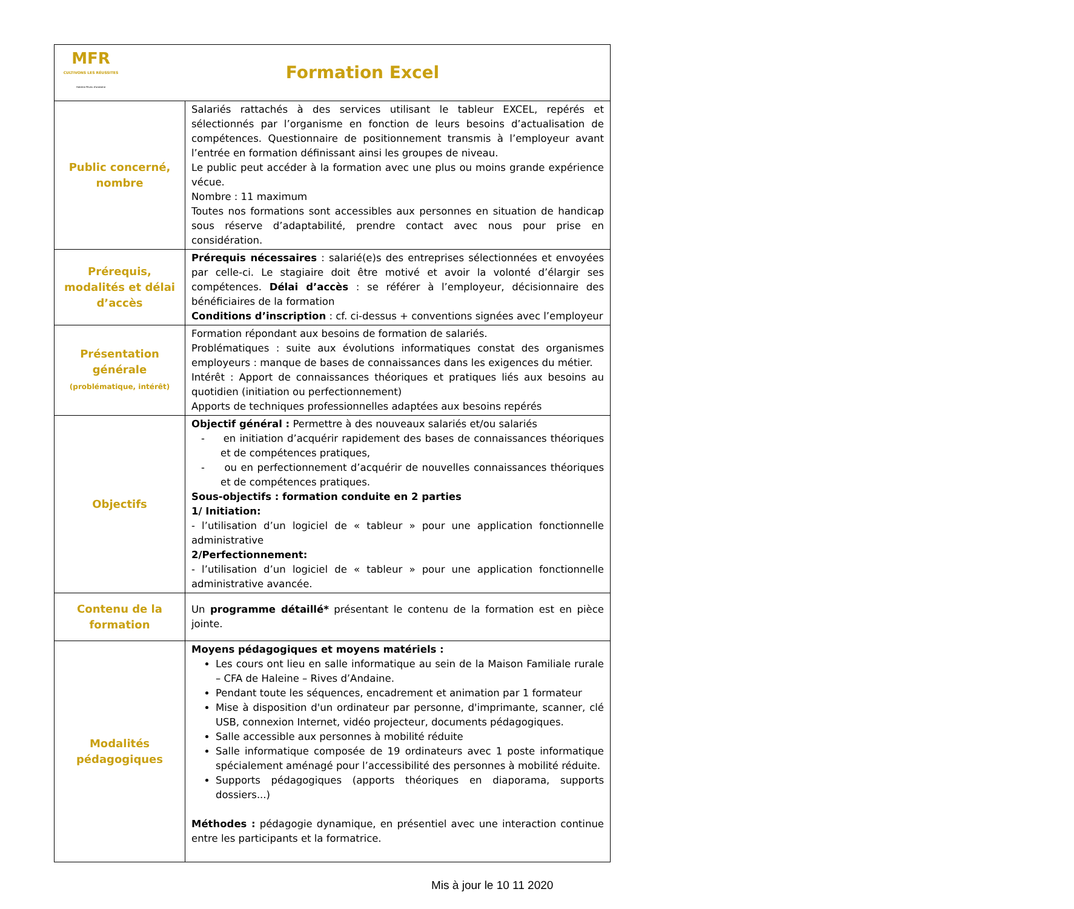| MFR CULTIVONS LES RÉUSSITES Haleine Rives d'andaine Formation Excel | |
| Public concerné, nombre | Salariés rattachés à des services utilisant le tableur EXCEL, repérés et sélectionnés par l’organisme en fonction de leurs besoins d’actualisation de compétences. Questionnaire de positionnement transmis à l’employeur avant l’entrée en formation définissant ainsi les groupes de niveau. Le public peut accéder à la formation avec une plus ou moins grande expérience vécue. Nombre : 11 maximum Toutes nos formations sont accessibles aux personnes en situation de handicap sous réserve d’adaptabilité, prendre contact avec nous pour prise en considération. |
| Prérequis, modalités et délai d’accès | Prérequis nécessaires : salarié(e)s des entreprises sélectionnées et envoyées par celle-ci. Le stagiaire doit être motivé et avoir la volonté d’élargir ses compétences. Délai d’accès : se référer à l’employeur, décisionnaire des bénéficiaires de la formation Conditions d’inscription : cf. ci-dessus + conventions signées avec l’employeur |
| Présentation générale (problématique, intérêt) | Formation répondant aux besoins de formation de salariés. Problématiques : suite aux évolutions informatiques constat des organismes employeurs : manque de bases de connaissances dans les exigences du métier. Intérêt : Apport de connaissances théoriques et pratiques liés aux besoins au quotidien (initiation ou perfectionnement) Apports de techniques professionnelles adaptées aux besoins repérés |
| Objectifs | Objectif général : Permettre à des nouveaux salariés et/ou salariés - en initiation d’acquérir rapidement des bases de connaissances théoriques et de compétences pratiques, - ou en perfectionnement d’acquérir de nouvelles connaissances théoriques et de compétences pratiques. Sous-objectifs : formation conduite en 2 parties 1/ Initiation: - l’utilisation d’un logiciel de « tableur » pour une application fonctionnelle administrative 2/Perfectionnement: - l’utilisation d’un logiciel de « tableur » pour une application fonctionnelle administrative avancée. |
| Contenu de la formation | Un programme détaillé* présentant le contenu de la formation est en pièce jointe. |
| Modalités pédagogiques | Moyens pédagogiques et moyens matériels : Les cours ont lieu en salle informatique au sein de la Maison Familiale rurale – CFA de Haleine – Rives d’Andaine. Pendant toute les séquences, encadrement et animation par 1 formateur Mise à disposition d'un ordinateur par personne, d'imprimante, scanner, clé USB, connexion Internet, vidéo projecteur, documents pédagogiques. Salle accessible aux personnes à mobilité réduite Salle informatique composée de 19 ordinateurs avec 1 poste informatique spécialement aménagé pour l’accessibilité des personnes à mobilité réduite. Supports pédagogiques (apports théoriques en diaporama, supports dossiers...) Méthodes : pédagogie dynamique, en présentiel avec une interaction continue entre les participants et la formatrice. |
Mis à jour le 10 11 2020